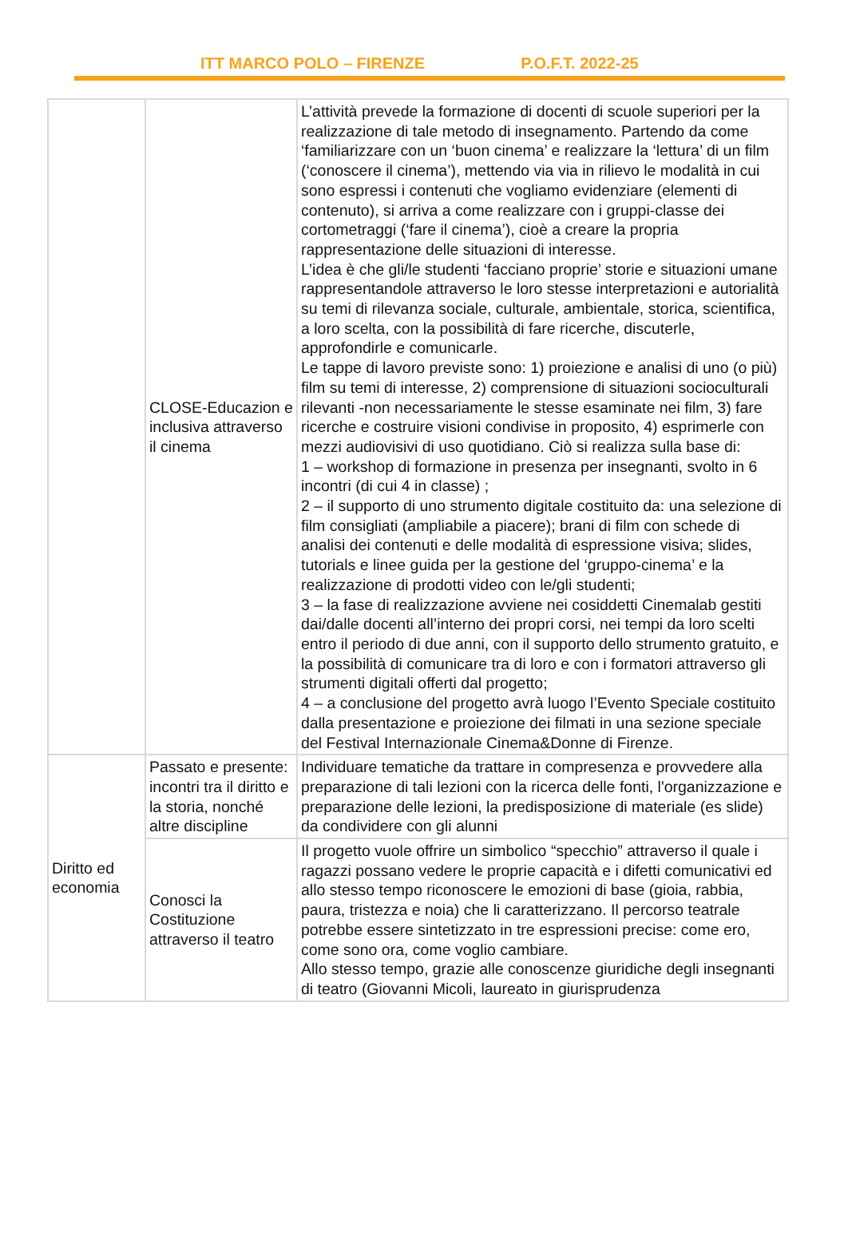ITT MARCO POLO – FIRENZE P.O.F.T. 2022-25
| | CLOSE-Educazion e inclusiva attraverso il cinema | L’attività prevede la formazione di docenti di scuole superiori per la realizzazione di tale metodo di insegnamento. Partendo da come ‘familiarizzare con un ‘buon cinema’ e realizzare la ‘lettura’ di un film (‘conoscere il cinema’), mettendo via via in rilievo le modalità in cui sono espressi i contenuti che vogliamo evidenziare (elementi di contenuto), si arriva a come realizzare con i gruppi-classe dei cortometraggi (‘fare il cinema’), cioè a creare la propria rappresentazione delle situazioni di interesse. L’idea è che gli/le studenti ‘facciano proprie’ storie e situazioni umane rappresentandole attraverso le loro stesse interpretazioni e autorialità su temi di rilevanza sociale, culturale, ambientale, storica, scientifica, a loro scelta, con la possibilità di fare ricerche, discuterle, approfondirle e comunicarle. Le tappe di lavoro previste sono: 1) proiezione e analisi di uno (o più) film su temi di interesse, 2) comprensione di situazioni socioculturali rilevanti -non necessariamente le stesse esaminate nei film, 3) fare ricerche e costruire visioni condivise in proposito, 4) esprimerle con mezzi audiovisivi di uso quotidiano. Ciò si realizza sulla base di: 1 – workshop di formazione in presenza per insegnanti, svolto in 6 incontri (di cui 4 in classe) ; 2 – il supporto di uno strumento digitale costituito da: una selezione di film consigliati (ampliabile a piacere); brani di film con schede di analisi dei contenuti e delle modalità di espressione visiva; slides, tutorials e linee guida per la gestione del ‘gruppo-cinema’ e la realizzazione di prodotti video con le/gli studenti; 3 – la fase di realizzazione avviene nei cosiddetti Cinemalab gestiti dai/dalle docenti all’interno dei propri corsi, nei tempi da loro scelti entro il periodo di due anni, con il supporto dello strumento gratuito, e la possibilità di comunicare tra di loro e con i formatori attraverso gli strumenti digitali offerti dal progetto; 4 – a conclusione del progetto avrà luogo l’Evento Speciale costituito dalla presentazione e proiezione dei filmati in una sezione speciale del Festival Internazionale Cinema&Donne di Firenze. |
| Diritto ed economia | Passato e presente: incontri tra il diritto e la storia, nonché altre discipline | Individuare tematiche da trattare in compresenza e provvedere alla preparazione di tali lezioni con la ricerca delle fonti, l'organizzazione e preparazione delle lezioni, la predisposizione di materiale (es slide) da condividere con gli alunni |
| | Conosci la Costituzione attraverso il teatro | Il progetto vuole offrire un simbolico “specchio” attraverso il quale i ragazzi possano vedere le proprie capacità e i difetti comunicativi ed allo stesso tempo riconoscere le emozioni di base (gioia, rabbia, paura, tristezza e noia) che li caratterizzano. Il percorso teatrale potrebbe essere sintetizzato in tre espressioni precise: come ero, come sono ora, come voglio cambiare. Allo stesso tempo, grazie alle conoscenze giuridiche degli insegnanti di teatro (Giovanni Micoli, laureato in giurisprudenza |